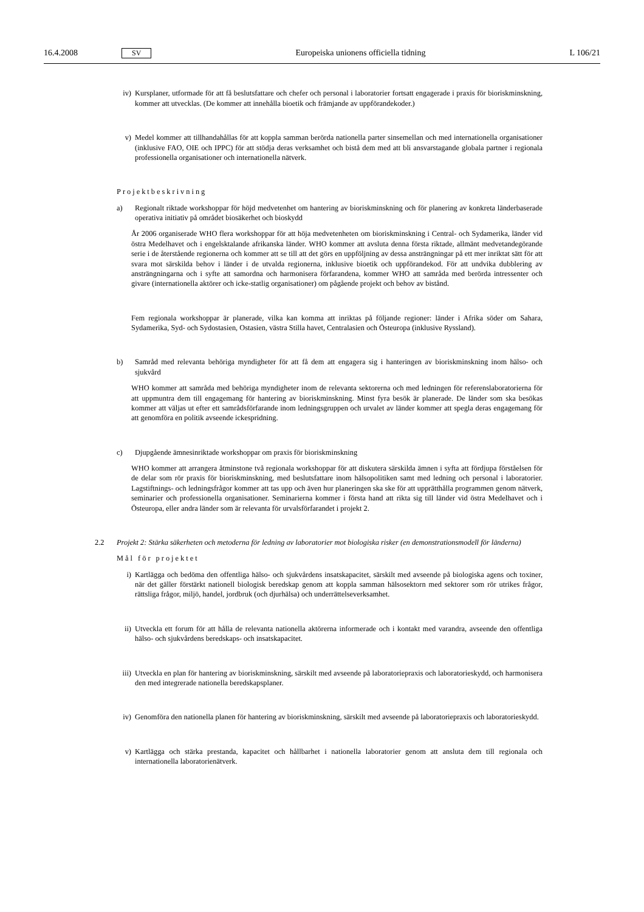16.4.2008 SV Europeiska unionens officiella tidning L 106/21
iv) Kursplaner, utformade för att få beslutsfattare och chefer och personal i laboratorier fortsatt engagerade i praxis för bioriskminskning, kommer att utvecklas. (De kommer att innehålla bioetik och främjande av uppförandekoder.)
v) Medel kommer att tillhandahållas för att koppla samman berörda nationella parter sinsemellan och med internationella organisationer (inklusive FAO, OIE och IPPC) för att stödja deras verksamhet och bistå dem med att bli ansvarstagande globala partner i regionala professionella organisationer och internationella nätverk.
Projektbeskrivning
a) Regionalt riktade workshoppar för höjd medvetenhet om hantering av bioriskminskning och för planering av konkreta länderbaserade operativa initiativ på området biosäkerhet och bioskydd
År 2006 organiserade WHO flera workshoppar för att höja medvetenheten om bioriskminskning i Central- och Sydamerika, länder vid östra Medelhavet och i engelsktalande afrikanska länder. WHO kommer att avsluta denna första riktade, allmänt medvetandegörande serie i de återstående regionerna och kommer att se till att det görs en uppföljning av dessa ansträngningar på ett mer inriktat sätt för att svara mot särskilda behov i länder i de utvalda regionerna, inklusive bioetik och uppförandekod. För att undvika dubblering av ansträngningarna och i syfte att samordna och harmonisera förfarandena, kommer WHO att samråda med berörda intressenter och givare (internationella aktörer och icke-statlig organisationer) om pågående projekt och behov av bistånd.
Fem regionala workshoppar är planerade, vilka kan komma att inriktas på följande regioner: länder i Afrika söder om Sahara, Sydamerika, Syd- och Sydostasien, Ostasien, västra Stilla havet, Centralasien och Östeuropa (inklusive Ryssland).
b) Samråd med relevanta behöriga myndigheter för att få dem att engagera sig i hanteringen av bioriskminskning inom hälso- och sjukvård
WHO kommer att samråda med behöriga myndigheter inom de relevanta sektorerna och med ledningen för referenslaboratorierna för att uppmuntra dem till engagemang för hantering av bioriskminskning. Minst fyra besök är planerade. De länder som ska besökas kommer att väljas ut efter ett samrådsförfarande inom ledningsgruppen och urvalet av länder kommer att spegla deras engagemang för att genomföra en politik avseende ickespridning.
c) Djupgående ämnesinriktade workshoppar om praxis för bioriskminskning
WHO kommer att arrangera åtminstone två regionala workshoppar för att diskutera särskilda ämnen i syfta att fördjupa förståelsen för de delar som rör praxis för bioriskminskning, med beslutsfattare inom hälsopolitiken samt med ledning och personal i laboratorier. Lagstiftnings- och ledningsfrågor kommer att tas upp och även hur planeringen ska ske för att upprätthålla programmen genom nätverk, seminarier och professionella organisationer. Seminarierna kommer i första hand att rikta sig till länder vid östra Medelhavet och i Östeuropa, eller andra länder som är relevanta för urvalsförfarandet i projekt 2.
2.2 Projekt 2: Stärka säkerheten och metoderna för ledning av laboratorier mot biologiska risker (en demonstrationsmodell för länderna)
Mål för projektet
i) Kartlägga och bedöma den offentliga hälso- och sjukvårdens insatskapacitet, särskilt med avseende på biologiska agens och toxiner, när det gäller förstärkt nationell biologisk beredskap genom att koppla samman hälsosektorn med sektorer som rör utrikes frågor, rättsliga frågor, miljö, handel, jordbruk (och djurhälsa) och underrättelseverksamhet.
ii) Utveckla ett forum för att hålla de relevanta nationella aktörerna informerade och i kontakt med varandra, avseende den offentliga hälso- och sjukvårdens beredskaps- och insatskapacitet.
iii)
Utveckla en plan för hantering av bioriskminskning, särskilt med avseende på laboratoriepraxis och laboratorieskydd, och harmonisera den med integrerade nationella beredskapsplaner.
iv) Genomföra den nationella planen för hantering av bioriskminskning, särskilt med avseende på laboratoriepraxis och laboratorieskydd.
v) Kartlägga och stärka prestanda, kapacitet och hållbarhet i nationella laboratorier genom att ansluta dem till regionala och internationella laboratorienätverk.